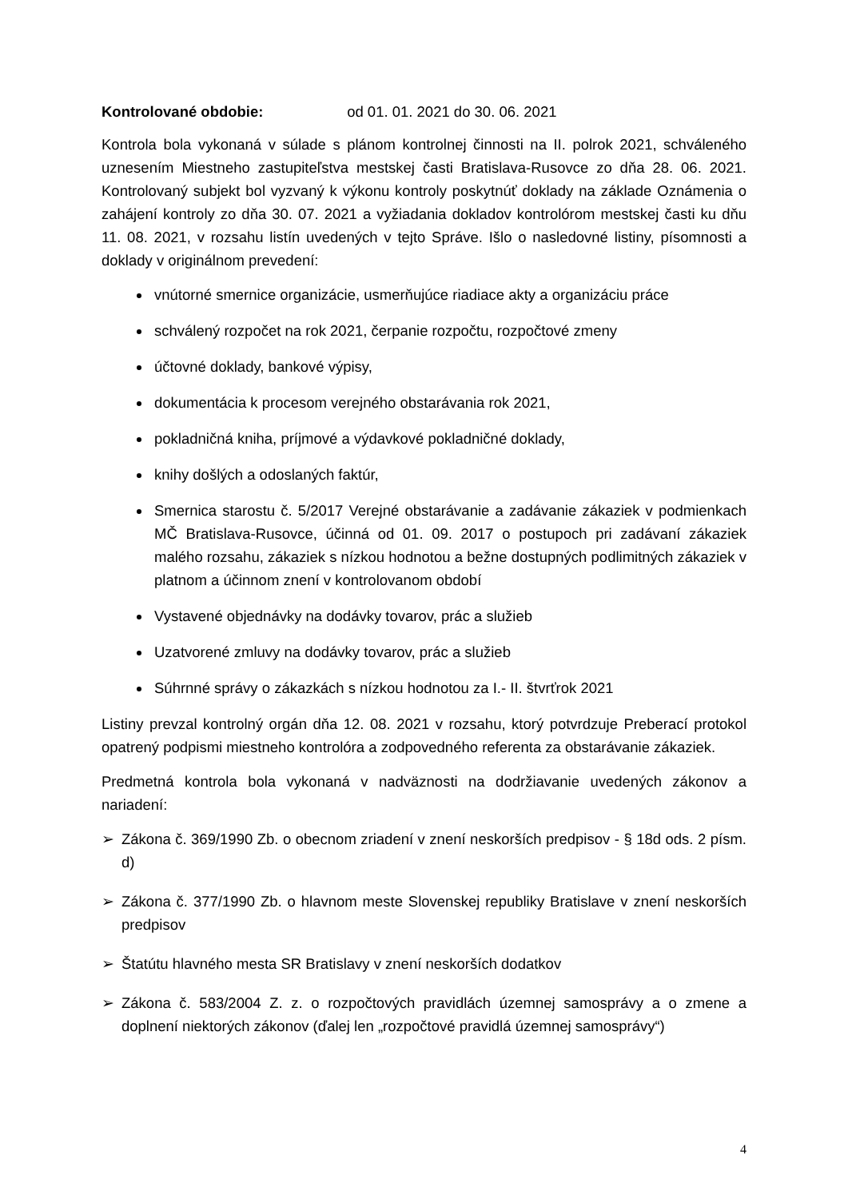Kontrolované obdobie: od 01. 01. 2021 do 30. 06. 2021
Kontrola bola vykonaná v súlade s plánom kontrolnej činnosti na II. polrok 2021, schváleného uznesením Miestneho zastupiteľstva mestskej časti Bratislava-Rusovce zo dňa 28. 06. 2021. Kontrolovaný subjekt bol vyzvaný k výkonu kontroly poskytnúť doklady na základe Oznámenia o zahájení kontroly zo dňa 30. 07. 2021 a vyžiadania dokladov kontrolórom mestskej časti ku dňu 11. 08. 2021, v rozsahu listín uvedených v tejto Správe. Išlo o nasledovné listiny, písomnosti a doklady v originálnom prevedení:
vnútorné smernice organizácie, usmerňujúce riadiace akty a organizáciu práce
schválený rozpočet na rok 2021, čerpanie rozpočtu, rozpočtové zmeny
účtovné doklady, bankové výpisy,
dokumentácia k procesom verejného obstarávania rok 2021,
pokladničná kniha, príjmové a výdavkové pokladničné doklady,
knihy došlých a odoslaných faktúr,
Smernica starostu č. 5/2017 Verejné obstarávanie a zadávanie zákaziek v podmienkach MČ Bratislava-Rusovce, účinná od 01. 09. 2017 o postupoch pri zadávaní zákaziek malého rozsahu, zákaziek s nízkou hodnotou a bežne dostupných podlimitných zákaziek v platnom a účinnom znení v kontrolovanom období
Vystavené objednávky na dodávky tovarov, prác a služieb
Uzatvorené zmluvy na dodávky tovarov, prác a služieb
Súhrnné správy o zákazkách s nízkou hodnotou za I.- II. štvrťrok 2021
Listiny prevzal kontrolný orgán dňa 12. 08. 2021 v rozsahu, ktorý potvrdzuje Preberací protokol opatrený podpismi miestneho kontrolóra a zodpovedného referenta za obstarávanie zákaziek.
Predmetná kontrola bola vykonaná v nadväznosti na dodržiavanie uvedených zákonov a nariadení:
➢ Zákona č. 369/1990 Zb. o obecnom zriadení v znení neskorších predpisov - § 18d ods. 2 písm. d)
➢ Zákona č. 377/1990 Zb. o hlavnom meste Slovenskej republiky Bratislave v znení neskorších predpisov
➢ Štatútu hlavného mesta SR Bratislavy v znení neskorších dodatkov
➢ Zákona č. 583/2004 Z. z. o rozpočtových pravidlách územnej samosprávy a o zmene a doplnení niektorých zákonov (ďalej len „rozpočtové pravidlá územnej samosprávy“)
4